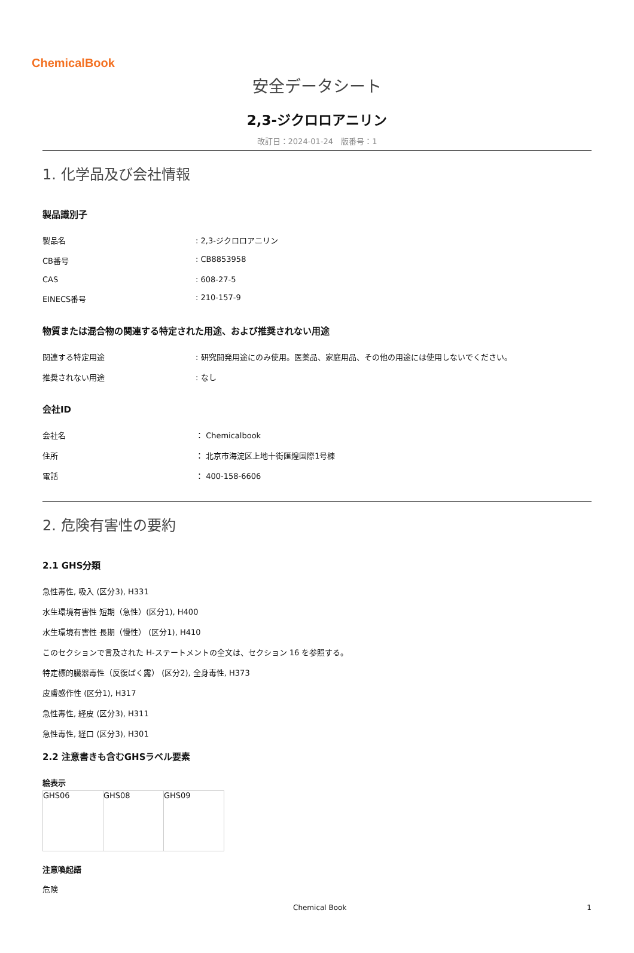ChemicalBook
安全データシート
2,3-ジクロロアニリン
改訂日：2024-01-24　版番号：1
1. 化学品及び会社情報
製品識別子
| 製品名 | : 2,3-ジクロロアニリン |
| CB番号 | : CB8853958 |
| CAS | : 608-27-5 |
| EINECS番号 | : 210-157-9 |
物質または混合物の関連する特定された用途、および推奨されない用途
| 関連する特定用途 | : 研究開発用途にのみ使用。医薬品、家庭用品、その他の用途には使用しないでください。 |
| 推奨されない用途 | : なし |
会社ID
| 会社名 | ： Chemicalbook |
| 住所 | ： 北京市海淀区上地十街匯煌国際1号棟 |
| 電話 | ： 400-158-6606 |
2. 危険有害性の要約
2.1 GHS分類
急性毒性, 吸入 (区分3), H331
水生環境有害性 短期（急性）(区分1), H400
水生環境有害性 長期（慢性） (区分1), H410
このセクションで言及された H-ステートメントの全文は、セクション 16 を参照する。
特定標的臓器毒性（反復ばく露） (区分2), 全身毒性, H373
皮膚感作性 (区分1), H317
急性毒性, 経皮 (区分3), H311
急性毒性, 経口 (区分3), H301
2.2 注意書きも含むGHSラベル要素
絵表示
| GHS06 | GHS08 | GHS09 |
注意喚起語
危険
Chemical Book 1